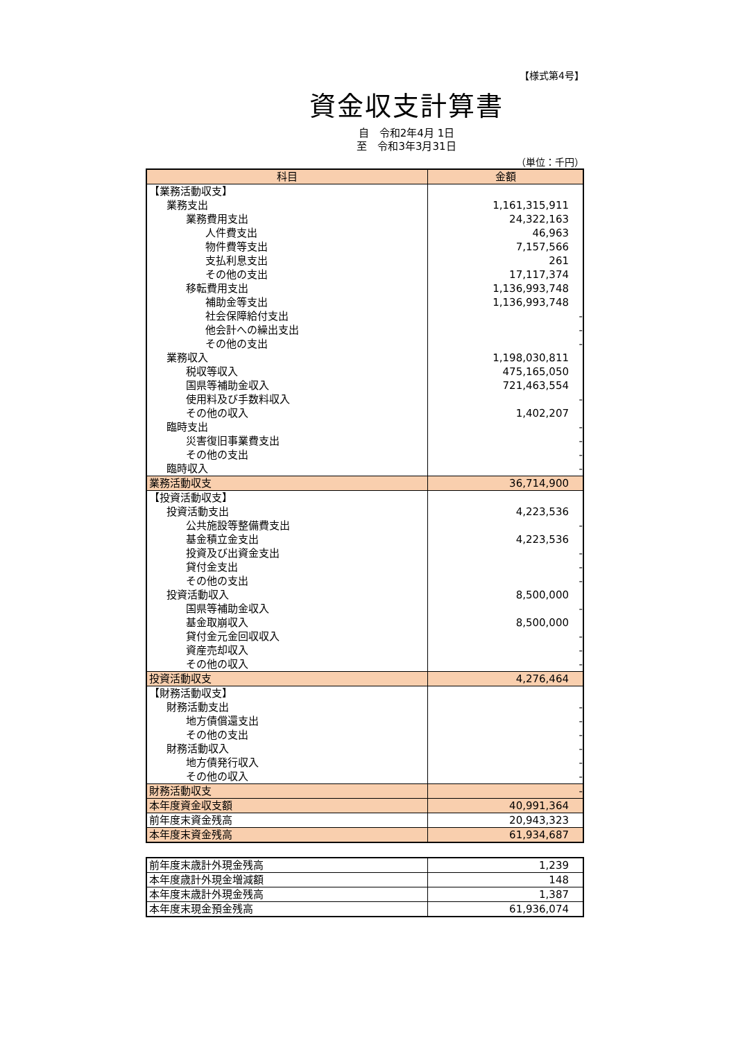【様式第4号】
資金収支計算書
自　令和2年4月 1日
至　令和3年3月31日
（単位：千円）
| 科目 | 金額 |
| --- | --- |
| 【業務活動収支】 | |
| 業務支出 | 1,161,315,911 |
| 業務費用支出 | 24,322,163 |
| 人件費支出 | 46,963 |
| 物件費等支出 | 7,157,566 |
| 支払利息支出 | 261 |
| その他の支出 | 17,117,374 |
| 移転費用支出 | 1,136,993,748 |
| 補助金等支出 | 1,136,993,748 |
| 社会保障給付支出 | - |
| 他会計への繰出支出 | - |
| その他の支出 | - |
| 業務収入 | 1,198,030,811 |
| 税収等収入 | 475,165,050 |
| 国県等補助金収入 | 721,463,554 |
| 使用料及び手数料収入 | - |
| その他の収入 | 1,402,207 |
| 臨時支出 | - |
| 災害復旧事業費支出 | - |
| その他の支出 | - |
| 臨時収入 | - |
| 業務活動収支 | 36,714,900 |
| 【投資活動収支】 | |
| 投資活動支出 | 4,223,536 |
| 公共施設等整備費支出 | - |
| 基金積立金支出 | 4,223,536 |
| 投資及び出資金支出 | - |
| 貸付金支出 | - |
| その他の支出 | - |
| 投資活動収入 | 8,500,000 |
| 国県等補助金収入 | - |
| 基金取崩収入 | 8,500,000 |
| 貸付金元金回収収入 | - |
| 資産売却収入 | - |
| その他の収入 | - |
| 投資活動収支 | 4,276,464 |
| 【財務活動収支】 | |
| 財務活動支出 | - |
| 地方債償還支出 | - |
| その他の支出 | - |
| 財務活動収入 | - |
| 地方債発行収入 | - |
| その他の収入 | - |
| 財務活動収支 | - |
| 本年度資金収支額 | 40,991,364 |
| 前年度末資金残高 | 20,943,323 |
| 本年度末資金残高 | 61,934,687 |
| 前年度末歳計外現金残高 | 1,239 |
| 本年度歳計外現金増減額 | 148 |
| 本年度末歳計外現金残高 | 1,387 |
| 本年度末現金預金残高 | 61,936,074 |